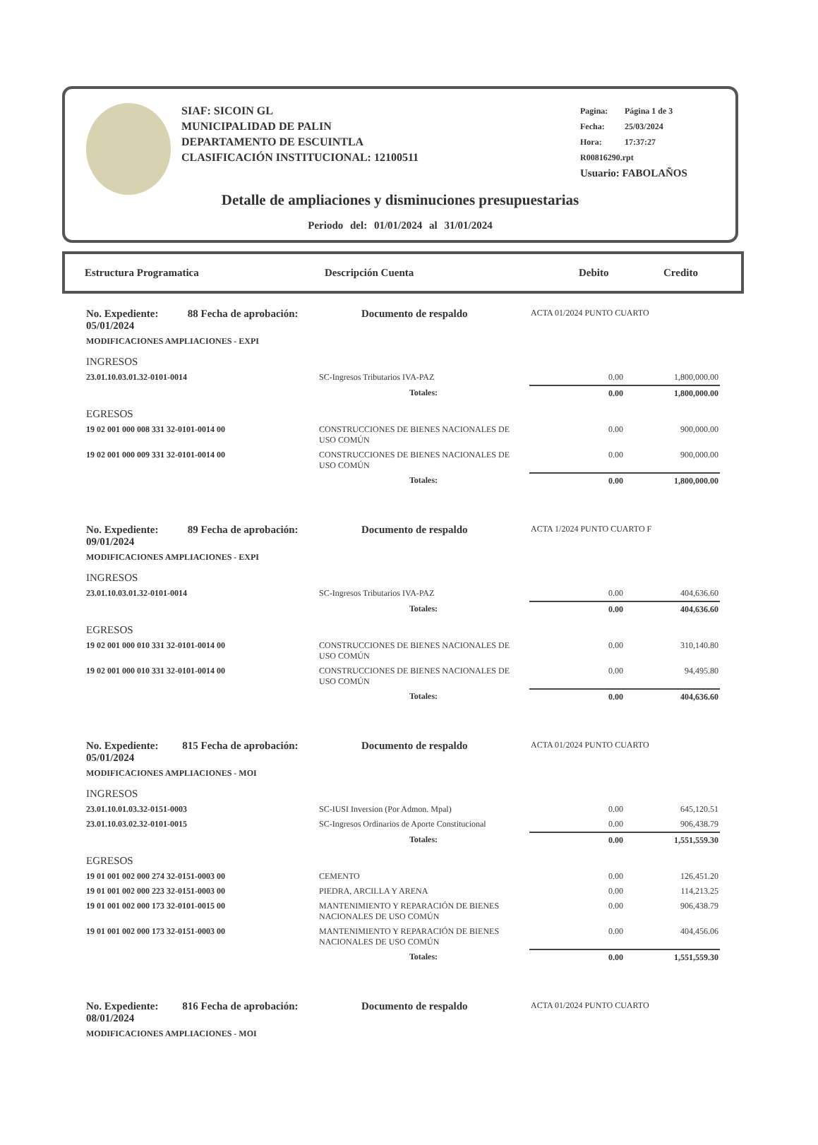SIAF: SICOIN GL
MUNICIPALIDAD DE PALIN
DEPARTAMENTO DE ESCUINTLA
CLASIFICACIÓN INSTITUCIONAL: 12100511
Pagina: Página 1 de 3
Fecha: 25/03/2024
Hora: 17:37:27
R00816290.rpt
Usuario: FABOLAÑOS
Detalle de ampliaciones y disminuciones presupuestarias
Periodo del: 01/01/2024 al 31/01/2024
Estructura Programatica Descripción Cuenta Debito Credito
| No. Expediente: 88 Fecha de aprobación: 05/01/2024 | Documento de respaldo | ACTA 01/2024 PUNTO CUARTO | |
| MODIFICACIONES AMPLIACIONES - EXPI | | | |
| INGRESOS | | | |
| 23.01.10.03.01.32-0101-0014 | SC-Ingresos Tributarios IVA-PAZ | 0.00 | 1,800,000.00 |
| | Totales: | 0.00 | 1,800,000.00 |
| EGRESOS | | | |
| 19 02 001 000 008 331 32-0101-0014 00 | CONSTRUCCIONES DE BIENES NACIONALES DE USO COMÚN | 0.00 | 900,000.00 |
| 19 02 001 000 009 331 32-0101-0014 00 | CONSTRUCCIONES DE BIENES NACIONALES DE USO COMÚN | 0.00 | 900,000.00 |
| | Totales: | 0.00 | 1,800,000.00 |
| No. Expediente: 89 Fecha de aprobación: 09/01/2024 | Documento de respaldo | ACTA 1/2024 PUNTO CUARTO F | |
| MODIFICACIONES AMPLIACIONES - EXPI | | | |
| INGRESOS | | | |
| 23.01.10.03.01.32-0101-0014 | SC-Ingresos Tributarios IVA-PAZ | 0.00 | 404,636.60 |
| | Totales: | 0.00 | 404,636.60 |
| EGRESOS | | | |
| 19 02 001 000 010 331 32-0101-0014 00 | CONSTRUCCIONES DE BIENES NACIONALES DE USO COMÚN | 0.00 | 310,140.80 |
| 19 02 001 000 010 331 32-0101-0014 00 | CONSTRUCCIONES DE BIENES NACIONALES DE USO COMÚN | 0.00 | 94,495.80 |
| | Totales: | 0.00 | 404,636.60 |
| No. Expediente: 815 Fecha de aprobación: 05/01/2024 | Documento de respaldo | ACTA 01/2024 PUNTO CUARTO | |
| MODIFICACIONES AMPLIACIONES - MOI | | | |
| INGRESOS | | | |
| 23.01.10.01.03.32-0151-0003 | SC-IUSI Inversion (Por Admon. Mpal) | 0.00 | 645,120.51 |
| 23.01.10.03.02.32-0101-0015 | SC-Ingresos Ordinarios de Aporte Constitucional | 0.00 | 906,438.79 |
| | Totales: | 0.00 | 1,551,559.30 |
| EGRESOS | | | |
| 19 01 001 002 000 274 32-0151-0003 00 | CEMENTO | 0.00 | 126,451.20 |
| 19 01 001 002 000 223 32-0151-0003 00 | PIEDRA, ARCILLA Y ARENA | 0.00 | 114,213.25 |
| 19 01 001 002 000 173 32-0101-0015 00 | MANTENIMIENTO Y REPARACIÓN DE BIENES NACIONALES DE USO COMÚN | 0.00 | 906,438.79 |
| 19 01 001 002 000 173 32-0151-0003 00 | MANTENIMIENTO Y REPARACIÓN DE BIENES NACIONALES DE USO COMÚN | 0.00 | 404,456.06 |
| | Totales: | 0.00 | 1,551,559.30 |
| No. Expediente: 816 Fecha de aprobación: 08/01/2024 | Documento de respaldo | ACTA 01/2024 PUNTO CUARTO | |
| MODIFICACIONES AMPLIACIONES - MOI | | | |